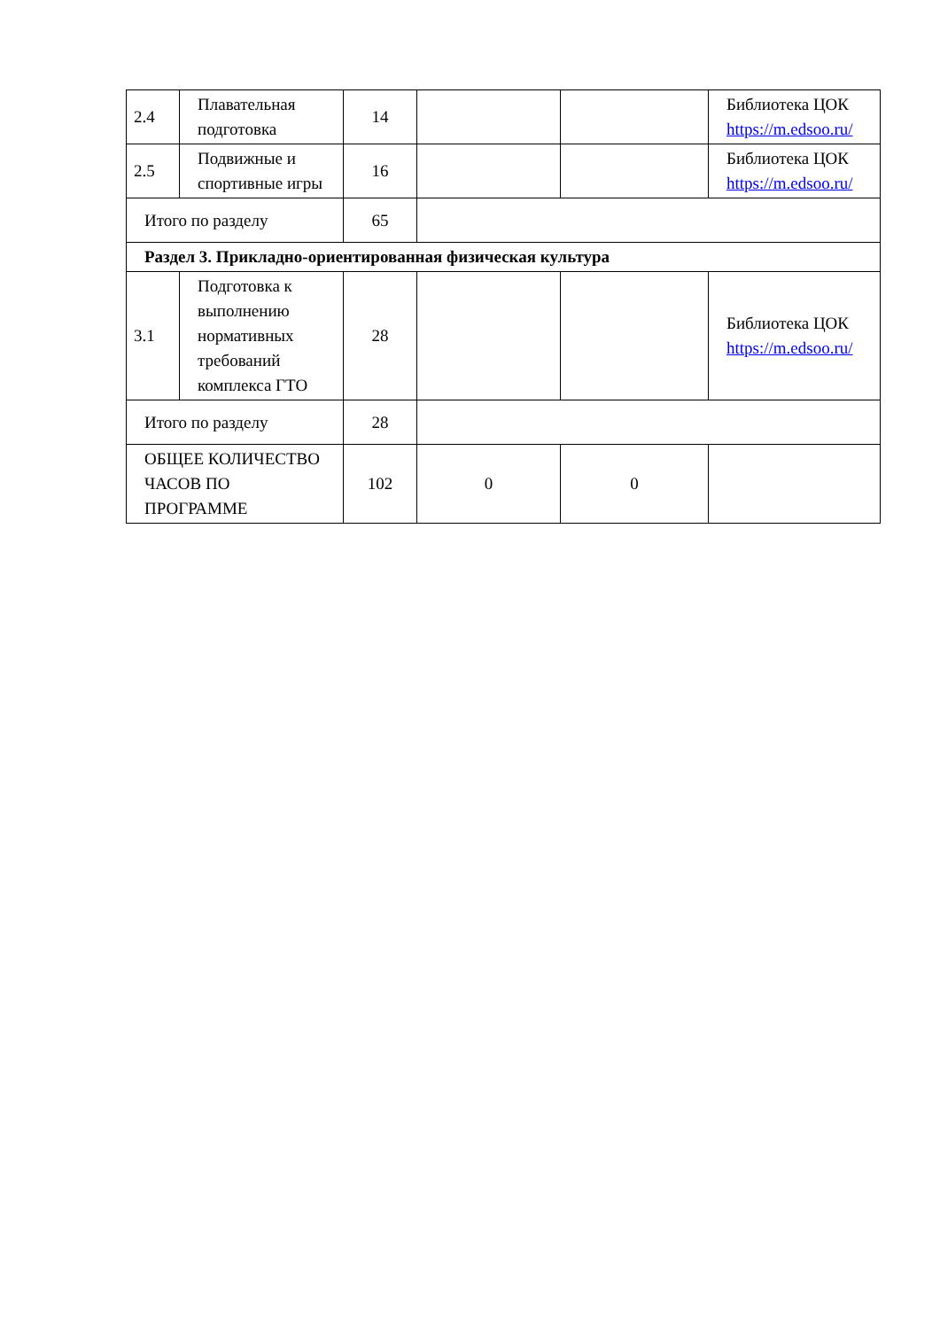| 2.4 | Плавательная подготовка | 14 | | | Библиотека ЦОК https://m.edsoo.ru/ |
| 2.5 | Подвижные и спортивные игры | 16 | | | Библиотека ЦОК https://m.edsoo.ru/ |
| Итого по разделу | | 65 | | | |
| Раздел 3. Прикладно-ориентированная физическая культура | | | | | |
| 3.1 | Подготовка к выполнению нормативных требований комплекса ГТО | 28 | | | Библиотека ЦОК https://m.edsoo.ru/ |
| Итого по разделу | | 28 | | | |
| ОБЩЕЕ КОЛИЧЕСТВО ЧАСОВ ПО ПРОГРАММЕ | | 102 | 0 | 0 | |